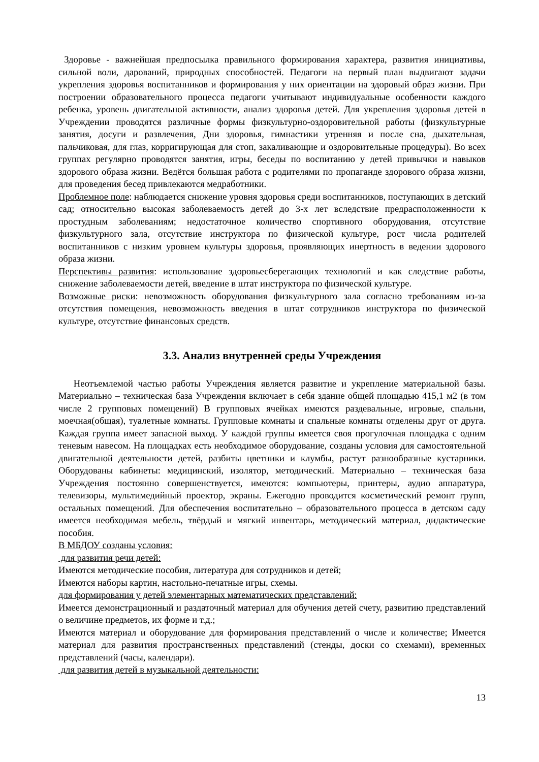Здоровье - важнейшая предпосылка правильного формирования характера, развития инициативы, сильной воли, дарований, природных способностей. Педагоги на первый план выдвигают задачи укрепления здоровья воспитанников и формирования у них ориентации на здоровый образ жизни. При построении образовательного процесса педагоги учитывают индивидуальные особенности каждого ребенка, уровень двигательной активности, анализ здоровья детей. Для укрепления здоровья детей в Учреждении проводятся различные формы физкультурно-оздоровительной работы (физкультурные занятия, досуги и развлечения, Дни здоровья, гимнастики утренняя и после сна, дыхательная, пальчиковая, для глаз, корригирующая для стоп, закаливающие и оздоровительные процедуры). Во всех группах регулярно проводятся занятия, игры, беседы по воспитанию у детей привычки и навыков здорового образа жизни. Ведётся большая работа с родителями по пропаганде здорового образа жизни, для проведения бесед привлекаются медработники.
Проблемное поле: наблюдается снижение уровня здоровья среди воспитанников, поступающих в детский сад; относительно высокая заболеваемость детей до 3-х лет вследствие предрасположенности к простудным заболеваниям; недостаточное количество спортивного оборудования, отсутствие физкультурного зала, отсутствие инструктора по физической культуре, рост числа родителей воспитанников с низким уровнем культуры здоровья, проявляющих инертность в ведении здорового образа жизни.
Перспективы развития: использование здоровьесберегающих технологий и как следствие работы, снижение заболеваемости детей, введение в штат инструктора по физической культуре.
Возможные риски: невозможность оборудования физкультурного зала согласно требованиям из-за отсутствия помещения, невозможность введения в штат сотрудников инструктора по физической культуре, отсутствие финансовых средств.
3.3. Анализ внутренней среды Учреждения
Неотъемлемой частью работы Учреждения является развитие и укрепление материальной базы. Материально – техническая база Учреждения включает в себя здание общей площадью 415,1 м2 (в том числе 2 групповых помещений) В групповых ячейках имеются раздевальные, игровые, спальни, моечная(общая), туалетные комнаты. Групповые комнаты и спальные комнаты отделены друг от друга. Каждая группа имеет запасной выход. У каждой группы имеется своя прогулочная площадка с одним теневым навесом. На площадках есть необходимое оборудование, созданы условия для самостоятельной двигательной деятельности детей, разбиты цветники и клумбы, растут разнообразные кустарники. Оборудованы кабинеты: медицинский, изолятор, методический. Материально – техническая база Учреждения постоянно совершенствуется, имеются: компьютеры, принтеры, аудио аппаратура, телевизоры, мультимедийный проектор, экраны. Ежегодно проводится косметический ремонт групп, остальных помещений. Для обеспечения воспитательно – образовательного процесса в детском саду имеется необходимая мебель, твёрдый и мягкий инвентарь, методический материал, дидактические пособия.
В МБДОУ созданы условия:
для развития речи детей:
Имеются методические пособия, литература для сотрудников и детей;
Имеются наборы картин, настольно-печатные игры, схемы.
для формирования у детей элементарных математических представлений:
Имеется демонстрационный и раздаточный материал для обучения детей счету, развитию представлений о величине предметов, их форме и т.д.;
Имеются материал и оборудование для формирования представлений о числе и количестве; Имеется материал для развития пространственных представлений (стенды, доски со схемами), временных представлений (часы, календари).
для развития детей в музыкальной деятельности:
13